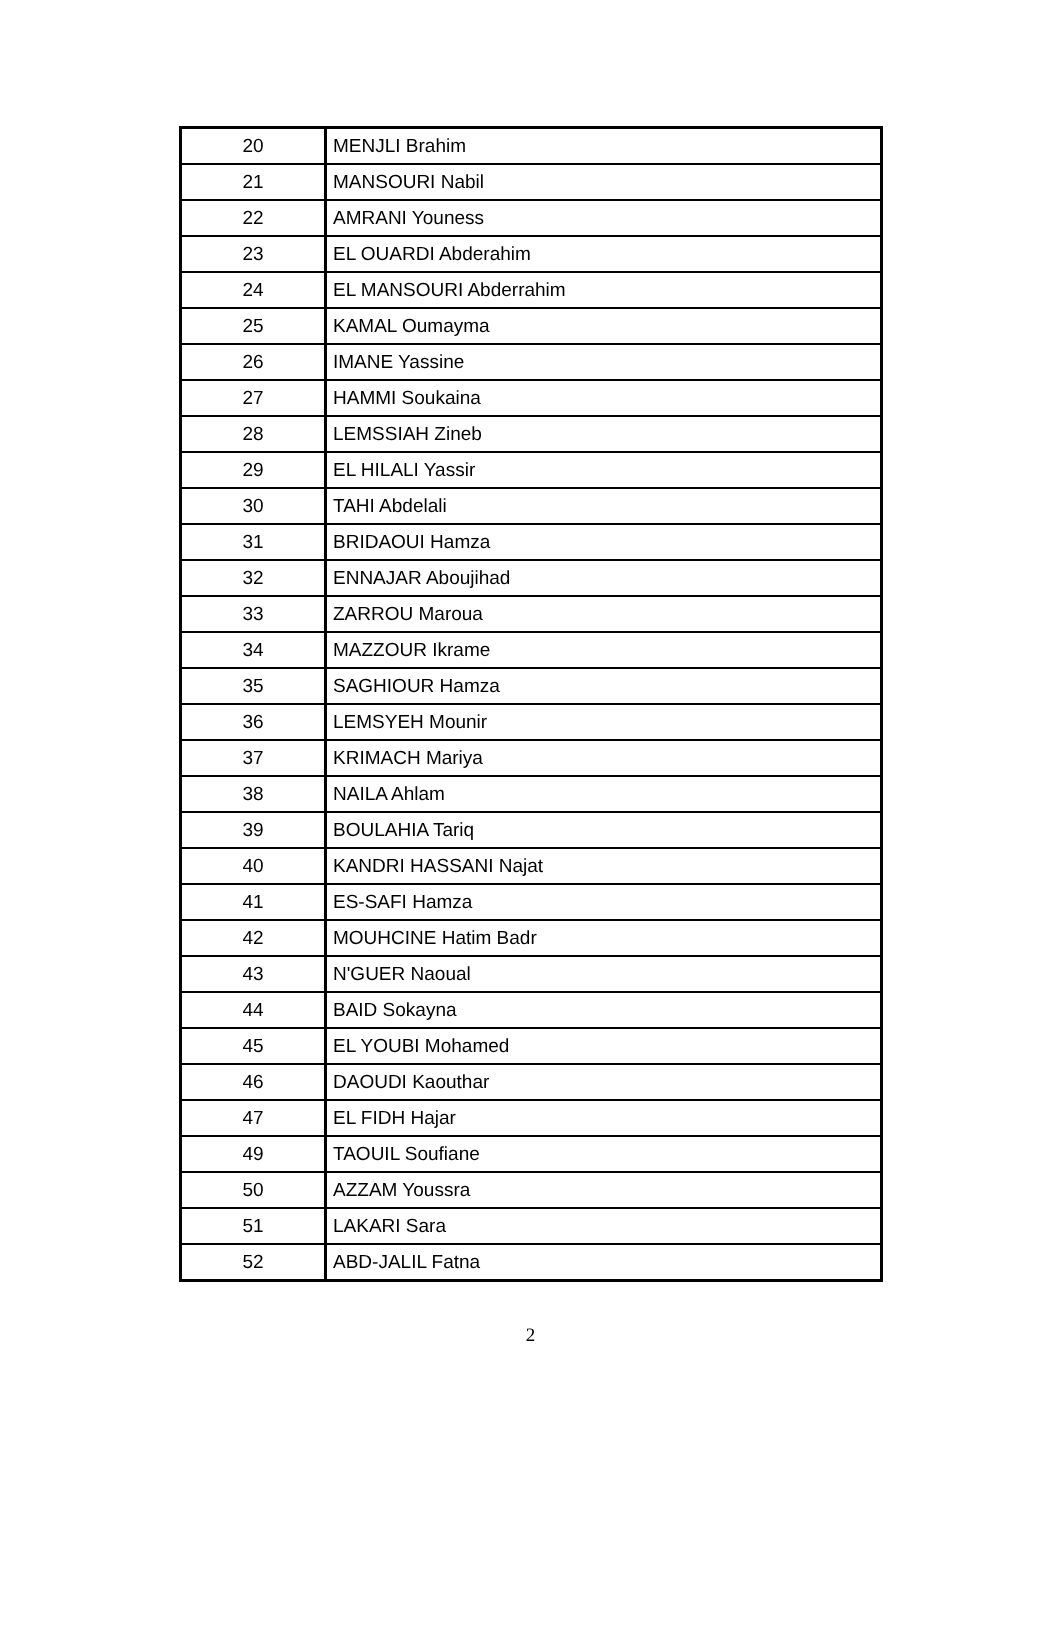| 20 | MENJLI Brahim |
| 21 | MANSOURI Nabil |
| 22 | AMRANI Youness |
| 23 | EL OUARDI Abderahim |
| 24 | EL MANSOURI Abderrahim |
| 25 | KAMAL Oumayma |
| 26 | IMANE Yassine |
| 27 | HAMMI Soukaina |
| 28 | LEMSSIAH Zineb |
| 29 | EL HILALI Yassir |
| 30 | TAHI Abdelali |
| 31 | BRIDAOUI Hamza |
| 32 | ENNAJAR Aboujihad |
| 33 | ZARROU Maroua |
| 34 | MAZZOUR Ikrame |
| 35 | SAGHIOUR Hamza |
| 36 | LEMSYEH Mounir |
| 37 | KRIMACH Mariya |
| 38 | NAILA Ahlam |
| 39 | BOULAHIA Tariq |
| 40 | KANDRI HASSANI Najat |
| 41 | ES-SAFI Hamza |
| 42 | MOUHCINE Hatim Badr |
| 43 | N'GUER Naoual |
| 44 | BAID Sokayna |
| 45 | EL YOUBI Mohamed |
| 46 | DAOUDI Kaouthar |
| 47 | EL FIDH Hajar |
| 49 | TAOUIL Soufiane |
| 50 | AZZAM Youssra |
| 51 | LAKARI Sara |
| 52 | ABD-JALIL Fatna |
2